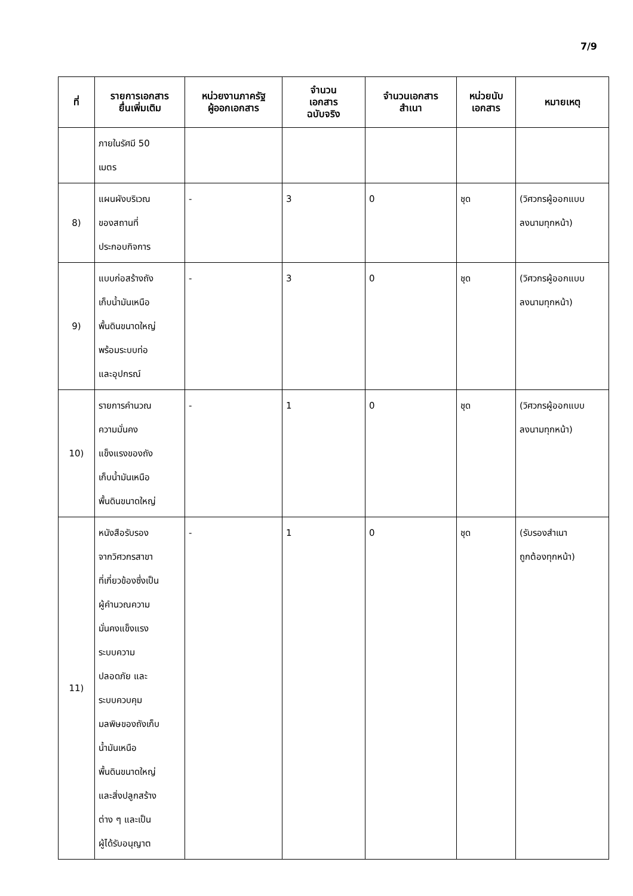7/9
| ที่ | รายการเอกสาร ยื่นเพิ่มเติม | หน่วยงานภาครัฐ ผู้ออกเอกสาร | จำนวน เอกสาร ฉบับจริง | จำนวนเอกสาร สำเนา | หน่วยนับ เอกสาร | หมายเหตุ |
| --- | --- | --- | --- | --- | --- | --- |
| | ภายในรัศมี 50 เมตร | | | | | |
| 8) | แผนผังบริเวณ ของสถานที่ ประกอบกิจการ | - | 3 | 0 | ชุด | (วิศวกรผู้ออกแบบ ลงนามทุกหน้า) |
| 9) | แบบก่อสร้างถัง เก็บน้ำมันเหนือ พื้นดินขนาดใหญ่ พร้อมระบบท่อ และอุปกรณ์ | - | 3 | 0 | ชุด | (วิศวกรผู้ออกแบบ ลงนามทุกหน้า) |
| 10) | รายการคำนวณ ความมั่นคง แข็งแรงของถัง เก็บน้ำมันเหนือ พื้นดินขนาดใหญ่ | - | 1 | 0 | ชุด | (วิศวกรผู้ออกแบบ ลงนามทุกหน้า) |
| 11) | หนังสือรับรอง จากวิศวกรสาขา ที่เกี่ยวข้องซึ่งเป็น ผู้คำนวณความ มั่นคงแข็งแรง ระบบความ ปลอดภัย และ ระบบควบคุม มลพิษของถังเก็บ น้ำมันเหนือ พื้นดินขนาดใหญ่ และสิ่งปลูกสร้าง ต่าง ๆ และเป็น ผู้ได้รับอนุญาต | - | 1 | 0 | ชุด | (รับรองสำเนา ถูกต้องทุกหน้า) |